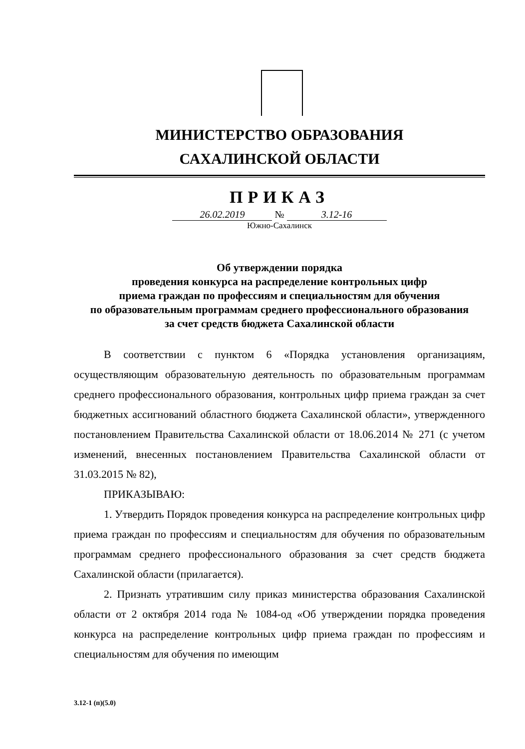МИНИСТЕРСТВО ОБРАЗОВАНИЯ
САХАЛИНСКОЙ ОБЛАСТИ
ПРИКАЗ
26.02.2019 № 3.12-16
Южно-Сахалинск
Об утверждении порядка
проведения конкурса на распределение контрольных цифр
приема граждан по профессиям и специальностям для обучения
по образовательным программам среднего профессионального образования
за счет средств бюджета Сахалинской области
В соответствии с пунктом 6 «Порядка установления организациям, осуществляющим образовательную деятельность по образовательным программам среднего профессионального образования, контрольных цифр приема граждан за счет бюджетных ассигнований областного бюджета Сахалинской области», утвержденного постановлением Правительства Сахалинской области от 18.06.2014 № 271 (с учетом изменений, внесенных постановлением Правительства Сахалинской области от 31.03.2015 № 82),
ПРИКАЗЫВАЮ:
1. Утвердить Порядок проведения конкурса на распределение контрольных цифр приема граждан по профессиям и специальностям для обучения по образовательным программам среднего профессионального образования за счет средств бюджета Сахалинской области (прилагается).
2. Признать утратившим силу приказ министерства образования Сахалинской области от 2 октября 2014 года № 1084-од «Об утверждении порядка проведения конкурса на распределение контрольных цифр приема граждан по профессиям и специальностям для обучения по имеющим
3.12-1 (п)(5.0)